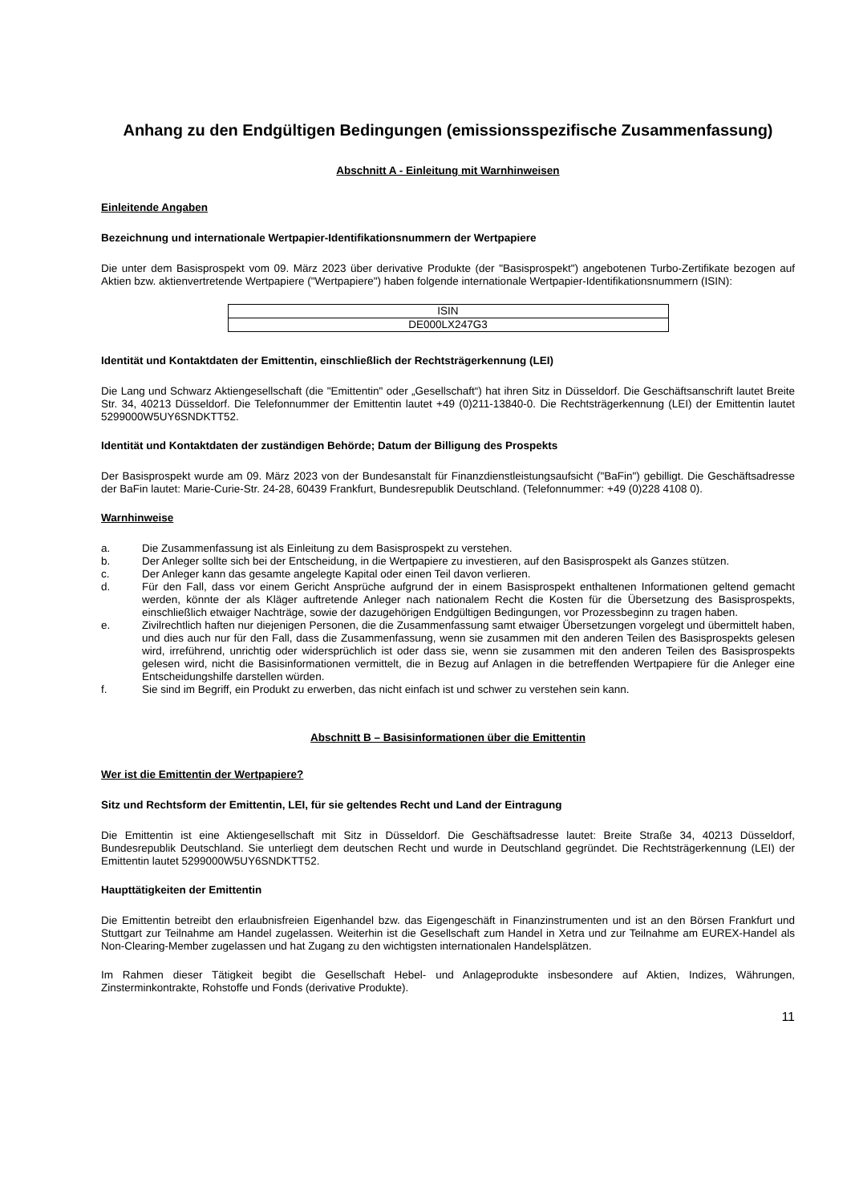Anhang zu den Endgültigen Bedingungen (emissionsspezifische Zusammenfassung)
Abschnitt A - Einleitung mit Warnhinweisen
Einleitende Angaben
Bezeichnung und internationale Wertpapier-Identifikationsnummern der Wertpapiere
Die unter dem Basisprospekt vom 09. März 2023 über derivative Produkte (der "Basisprospekt") angebotenen Turbo-Zertifikate bezogen auf Aktien bzw. aktienvertretende Wertpapiere ("Wertpapiere") haben folgende internationale Wertpapier-Identifikationsnummern (ISIN):
| ISIN |
| DE000LX247G3 |
Identität und Kontaktdaten der Emittentin, einschließlich der Rechtsträgerkennung (LEI)
Die Lang und Schwarz Aktiengesellschaft (die "Emittentin" oder „Gesellschaft“) hat ihren Sitz in Düsseldorf. Die Geschäftsanschrift lautet Breite Str. 34, 40213 Düsseldorf. Die Telefonnummer der Emittentin lautet +49 (0)211-13840-0. Die Rechtsträgerkennung (LEI) der Emittentin lautet 5299000W5UY6SNDKTT52.
Identität und Kontaktdaten der zuständigen Behörde; Datum der Billigung des Prospekts
Der Basisprospekt wurde am 09. März 2023 von der Bundesanstalt für Finanzdienstleistungsaufsicht ("BaFin") gebilligt. Die Geschäftsadresse der BaFin lautet: Marie-Curie-Str. 24-28, 60439 Frankfurt, Bundesrepublik Deutschland. (Telefonnummer: +49 (0)228 4108 0).
Warnhinweise
a. Die Zusammenfassung ist als Einleitung zu dem Basisprospekt zu verstehen.
b. Der Anleger sollte sich bei der Entscheidung, in die Wertpapiere zu investieren, auf den Basisprospekt als Ganzes stützen.
c. Der Anleger kann das gesamte angelegte Kapital oder einen Teil davon verlieren.
d. Für den Fall, dass vor einem Gericht Ansprüche aufgrund der in einem Basisprospekt enthaltenen Informationen geltend gemacht werden, könnte der als Kläger auftretende Anleger nach nationalem Recht die Kosten für die Übersetzung des Basisprospekts, einschließlich etwaiger Nachträge, sowie der dazugehörigen Endgültigen Bedingungen, vor Prozessbeginn zu tragen haben.
e. Zivilrechtlich haften nur diejenigen Personen, die die Zusammenfassung samt etwaiger Übersetzungen vorgelegt und übermittelt haben, und dies auch nur für den Fall, dass die Zusammenfassung, wenn sie zusammen mit den anderen Teilen des Basisprospekts gelesen wird, irreführend, unrichtig oder widersprüchlich ist oder dass sie, wenn sie zusammen mit den anderen Teilen des Basisprospekts gelesen wird, nicht die Basisinformationen vermittelt, die in Bezug auf Anlagen in die betreffenden Wertpapiere für die Anleger eine Entscheidungshilfe darstellen würden.
f. Sie sind im Begriff, ein Produkt zu erwerben, das nicht einfach ist und schwer zu verstehen sein kann.
Abschnitt B – Basisinformationen über die Emittentin
Wer ist die Emittentin der Wertpapiere?
Sitz und Rechtsform der Emittentin, LEI, für sie geltendes Recht und Land der Eintragung
Die Emittentin ist eine Aktiengesellschaft mit Sitz in Düsseldorf. Die Geschäftsadresse lautet: Breite Straße 34, 40213 Düsseldorf, Bundesrepublik Deutschland. Sie unterliegt dem deutschen Recht und wurde in Deutschland gegründet. Die Rechtsträgerkennung (LEI) der Emittentin lautet 5299000W5UY6SNDKTT52.
Haupttätigkeiten der Emittentin
Die Emittentin betreibt den erlaubnisfreien Eigenhandel bzw. das Eigengeschäft in Finanzinstrumenten und ist an den Börsen Frankfurt und Stuttgart zur Teilnahme am Handel zugelassen. Weiterhin ist die Gesellschaft zum Handel in Xetra und zur Teilnahme am EUREX-Handel als Non-Clearing-Member zugelassen und hat Zugang zu den wichtigsten internationalen Handelsplätzen.
Im Rahmen dieser Tätigkeit begibt die Gesellschaft Hebel- und Anlageprodukte insbesondere auf Aktien, Indizes, Währungen, Zinsterminkontrakte, Rohstoffe und Fonds (derivative Produkte).
11